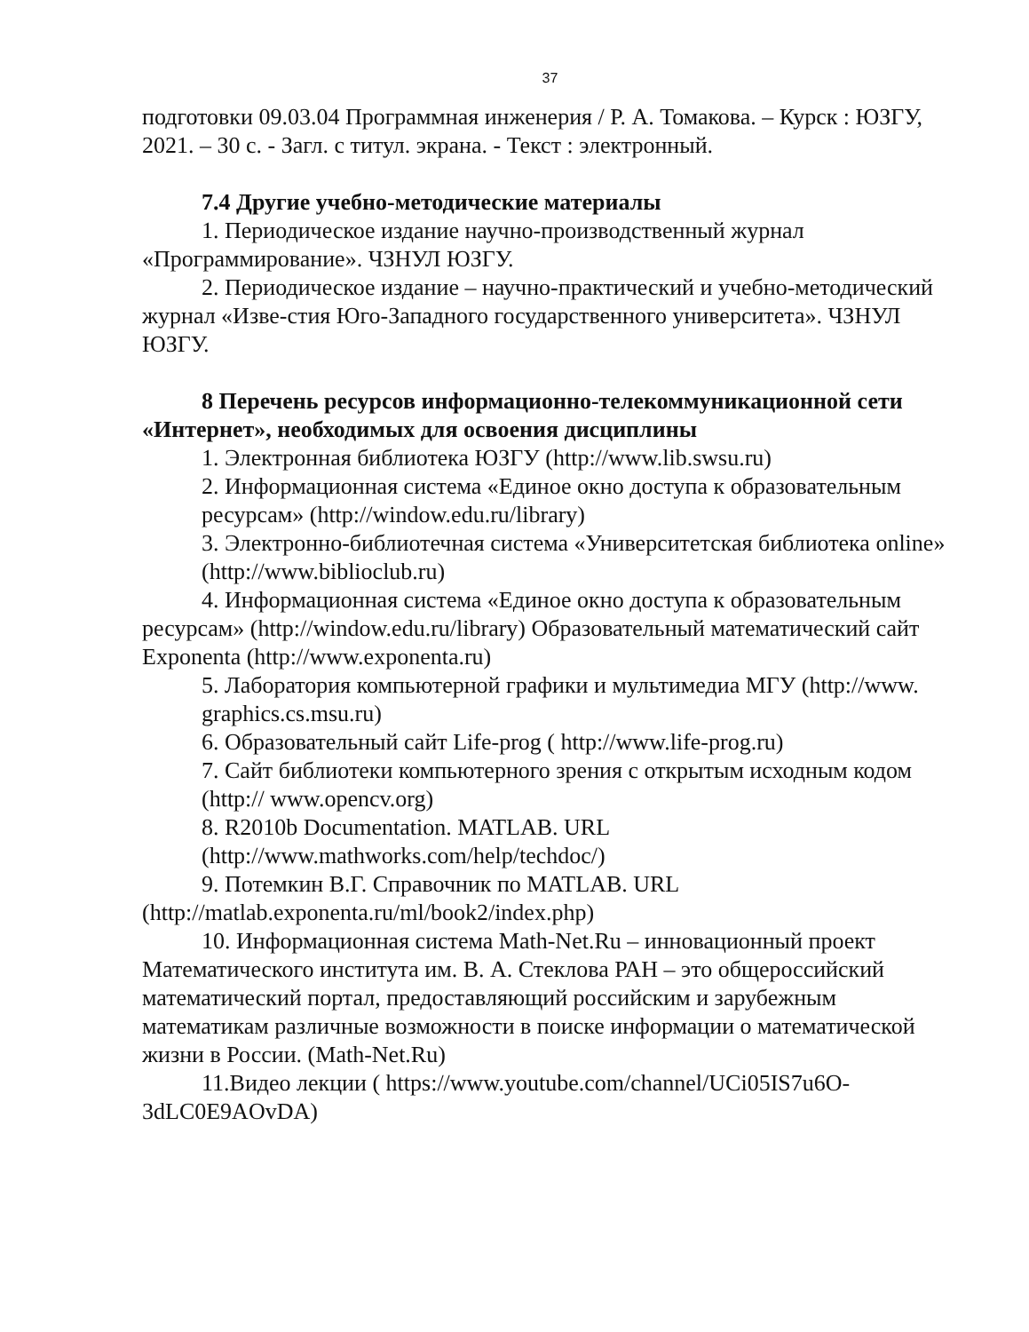37
подготовки 09.03.04 Программная инженерия / Р. А. Томакова. – Курск : ЮЗГУ, 2021. – 30 с. - Загл. с титул. экрана. - Текст : электронный.
7.4 Другие учебно-методические материалы
1. Периодическое издание научно-производственный журнал «Программирование». ЧЗНУЛ ЮЗГУ.
2. Периодическое издание – научно-практический и учебно-методический журнал «Изве-стия Юго-Западного государственного университета». ЧЗНУЛ ЮЗГУ.
8 Перечень ресурсов информационно-телекоммуникационной сети «Интернет», необходимых для освоения дисциплины
1. Электронная библиотека ЮЗГУ (http://www.lib.swsu.ru)
2. Информационная система «Единое окно доступа к образовательным ресурсам» (http://window.edu.ru/library)
3. Электронно-библиотечная система «Университетская библиотека online» (http://www.biblioclub.ru)
4. Информационная система «Единое окно доступа к образовательным ресурсам» (http://window.edu.ru/library) Образовательный математический сайт Exponenta (http://www.exponenta.ru)
5. Лаборатория компьютерной графики и мультимедиа МГУ (http://www. graphics.cs.msu.ru)
6. Образовательный сайт Life-prog ( http://www.life-prog.ru)
7. Сайт библиотеки компьютерного зрения с открытым исходным кодом (http:// www.opencv.org)
8. R2010b Documentation. MATLAB. URL (http://www.mathworks.com/help/techdoc/)
9. Потемкин В.Г. Справочник по MATLAB. URL (http://matlab.exponenta.ru/ml/book2/index.php)
10. Информационная система Math-Net.Ru – инновационный проект Математического института им. В. А. Стеклова РАН – это общероссийский математический портал, предоставляющий российским и зарубежным математикам различные возможности в поиске информации о математической жизни в России. (Math-Net.Ru)
11.Видео лекции ( https://www.youtube.com/channel/UCi05IS7u6O-3dLC0E9AOvDA)